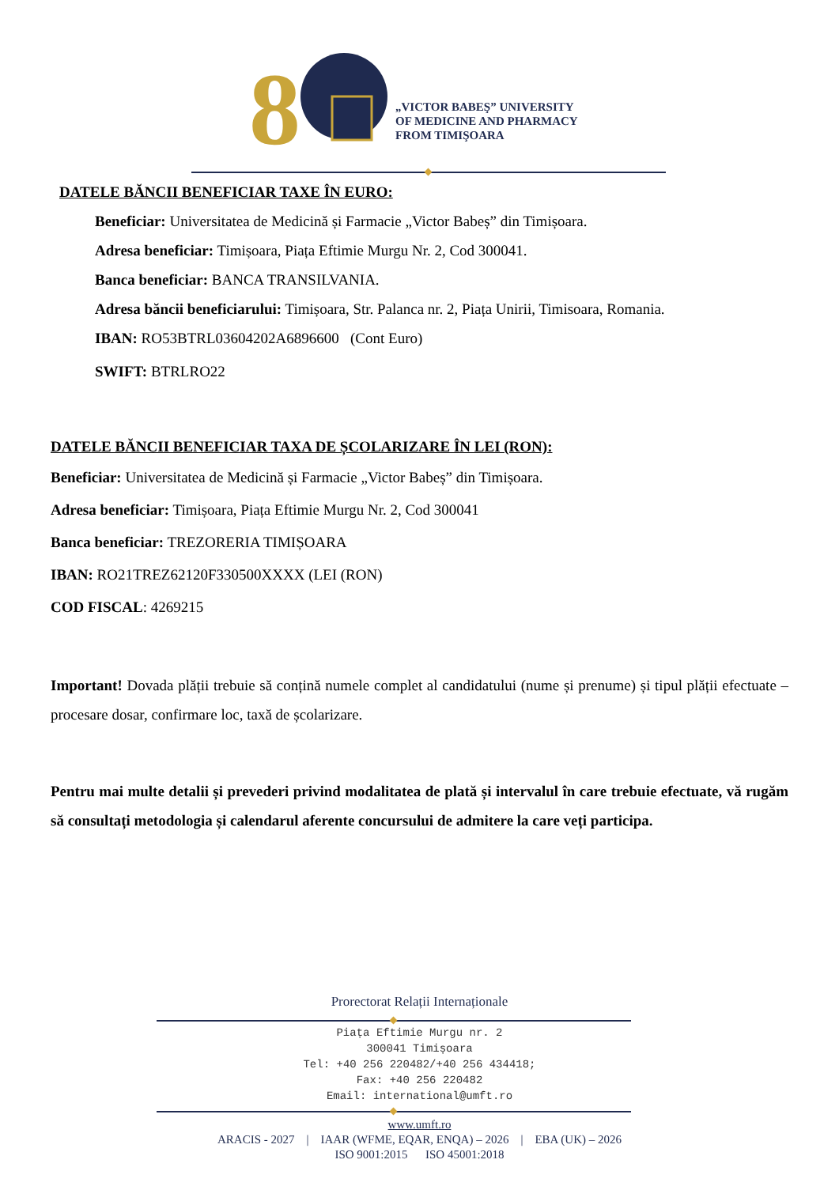8
„VICTOR BABEŞ” UNIVERSITY
OF MEDICINE AND PHARMACY
FROM TIMIŞOARA
DATELE BĂNCII BENEFICIAR TAXE ÎN EURO:
Beneficiar: Universitatea de Medicină și Farmacie „Victor Babeș” din Timișoara.
Adresa beneficiar: Timișoara, Piața Eftimie Murgu Nr. 2, Cod 300041.
Banca beneficiar: BANCA TRANSILVANIA.
Adresa băncii beneficiarului: Timișoara, Str. Palanca nr. 2, Piața Unirii, Timisoara, Romania.
IBAN: RO53BTRL03604202A6896600 (Cont Euro)
SWIFT: BTRLRO22
DATELE BĂNCII BENEFICIAR TAXA DE ȘCOLARIZARE ÎN LEI (RON):
Beneficiar: Universitatea de Medicină și Farmacie „Victor Babeș” din Timișoara.
Adresa beneficiar: Timișoara, Piața Eftimie Murgu Nr. 2, Cod 300041
Banca beneficiar: TREZORERIA TIMIȘOARA
IBAN: RO21TREZ62120F330500XXXX (LEI (RON)
COD FISCAL: 4269215
Important! Dovada plății trebuie să conțină numele complet al candidatului (nume și prenume) și tipul plății efectuate – procesare dosar, confirmare loc, taxă de școlarizare.
Pentru mai multe detalii și prevederi privind modalitatea de plată și intervalul în care trebuie efectuate, vă rugăm să consultați metodologia și calendarul aferente concursului de admitere la care veți participa.
Prorectorat Relații Internaționale
Piața Eftimie Murgu nr. 2
300041 Timișoara
Tel: +40 256 220482/+40 256 434418;
Fax: +40 256 220482
Email: international@umft.ro
www.umft.ro
ARACIS - 2027 | IAAR (WFME, EQAR, ENQA) – 2026 | EBA (UK) – 2026
ISO 9001:2015 ISO 45001:2018